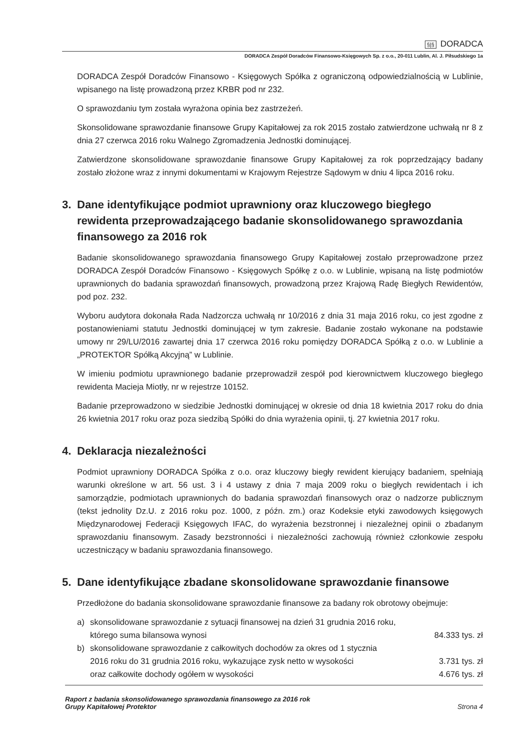§|§ DORADCA
DORADCA Zespół Doradców Finansowo-Księgowych Sp. z o.o., 20-011 Lublin, Al. J. Piłsudskiego 1a
DORADCA Zespół Doradców Finansowo - Księgowych Spółka z ograniczoną odpowiedzialnością w Lublinie, wpisanego na listę prowadzoną przez KRBR pod nr 232.
O sprawozdaniu tym została wyrażona opinia bez zastrzeżeń.
Skonsolidowane sprawozdanie finansowe Grupy Kapitałowej za rok 2015 zostało zatwierdzone uchwałą nr 8 z dnia 27 czerwca 2016 roku Walnego Zgromadzenia Jednostki dominującej.
Zatwierdzone skonsolidowane sprawozdanie finansowe Grupy Kapitałowej za rok poprzedzający badany zostało złożone wraz z innymi dokumentami w Krajowym Rejestrze Sądowym w dniu 4 lipca 2016 roku.
3. Dane identyfikujące podmiot uprawniony oraz kluczowego biegłego rewidenta przeprowadzającego badanie skonsolidowanego sprawozdania finansowego za 2016 rok
Badanie skonsolidowanego sprawozdania finansowego Grupy Kapitałowej zostało przeprowadzone przez DORADCA Zespół Doradców Finansowo - Księgowych Spółkę z o.o. w Lublinie, wpisaną na listę podmiotów uprawnionych do badania sprawozdań finansowych, prowadzoną przez Krajową Radę Biegłych Rewidentów, pod poz. 232.
Wyboru audytora dokonała Rada Nadzorcza uchwałą nr 10/2016 z dnia 31 maja 2016 roku, co jest zgodne z postanowieniami statutu Jednostki dominującej w tym zakresie. Badanie zostało wykonane na podstawie umowy nr 29/LU/2016 zawartej dnia 17 czerwca 2016 roku pomiędzy DORADCA Spółką z o.o. w Lublinie a „PROTEKTOR Spółką Akcyjną” w Lublinie.
W imieniu podmiotu uprawnionego badanie przeprowadził zespół pod kierownictwem kluczowego biegłego rewidenta Macieja Miotły, nr w rejestrze 10152.
Badanie przeprowadzono w siedzibie Jednostki dominującej w okresie od dnia 18 kwietnia 2017 roku do dnia 26 kwietnia 2017 roku oraz poza siedzibą Spółki do dnia wyrażenia opinii, tj. 27 kwietnia 2017 roku.
4. Deklaracja niezależności
Podmiot uprawniony DORADCA Spółka z o.o. oraz kluczowy biegły rewident kierujący badaniem, spełniają warunki określone w art. 56 ust. 3 i 4 ustawy z dnia 7 maja 2009 roku o biegłych rewidentach i ich samorządzie, podmiotach uprawnionych do badania sprawozdań finansowych oraz o nadzorze publicznym (tekst jednolity Dz.U. z 2016 roku poz. 1000, z późn. zm.) oraz Kodeksie etyki zawodowych księgowych Międzynarodowej Federacji Księgowych IFAC, do wyrażenia bezstronnej i niezależnej opinii o zbadanym sprawozdaniu finansowym. Zasady bezstronności i niezależności zachowują również członkowie zespołu uczestniczący w badaniu sprawozdania finansowego.
5. Dane identyfikujące zbadane skonsolidowane sprawozdanie finansowe
Przedłożone do badania skonsolidowane sprawozdanie finansowe za badany rok obrotowy obejmuje:
a) skonsolidowane sprawozdanie z sytuacji finansowej na dzień 31 grudnia 2016 roku,
którego suma bilansowa wynosi 84.333 tys. zł
b) skonsolidowane sprawozdanie z całkowitych dochodów za okres od 1 stycznia
2016 roku do 31 grudnia 2016 roku, wykazujące zysk netto w wysokości 3.731 tys. zł
oraz całkowite dochody ogółem w wysokości 4.676 tys. zł
Raport z badania skonsolidowanego sprawozdania finansowego za 2016 rok
Grupy Kapitałowej Protektor
Strona 4